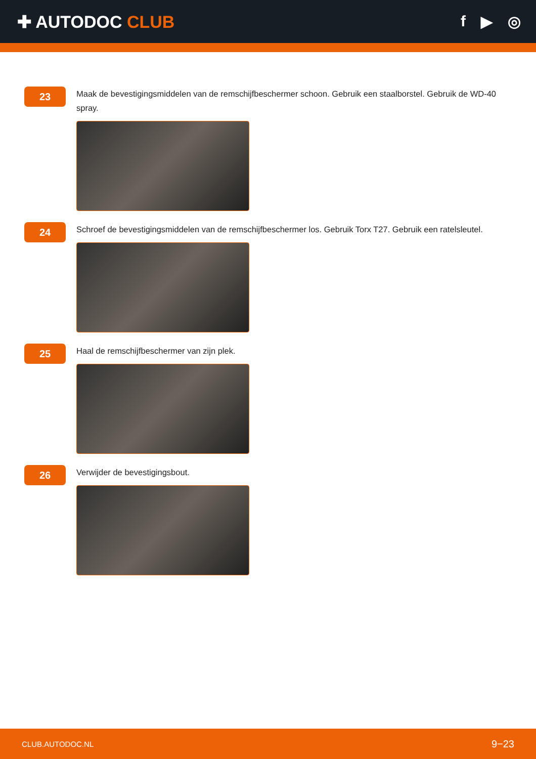✚ AUTODOC CLUB f ▶ ◎
23
Maak de bevestigingsmiddelen van de remschijfbeschermer schoon. Gebruik een staalborstel. Gebruik de WD-40 spray.
24
Schroef de bevestigingsmiddelen van de remschijfbeschermer los. Gebruik Torx T27. Gebruik een ratelsleutel.
25
Haal de remschijfbeschermer van zijn plek.
26
Verwijder de bevestigingsbout.
CLUB.AUTODOC.NL 9−23